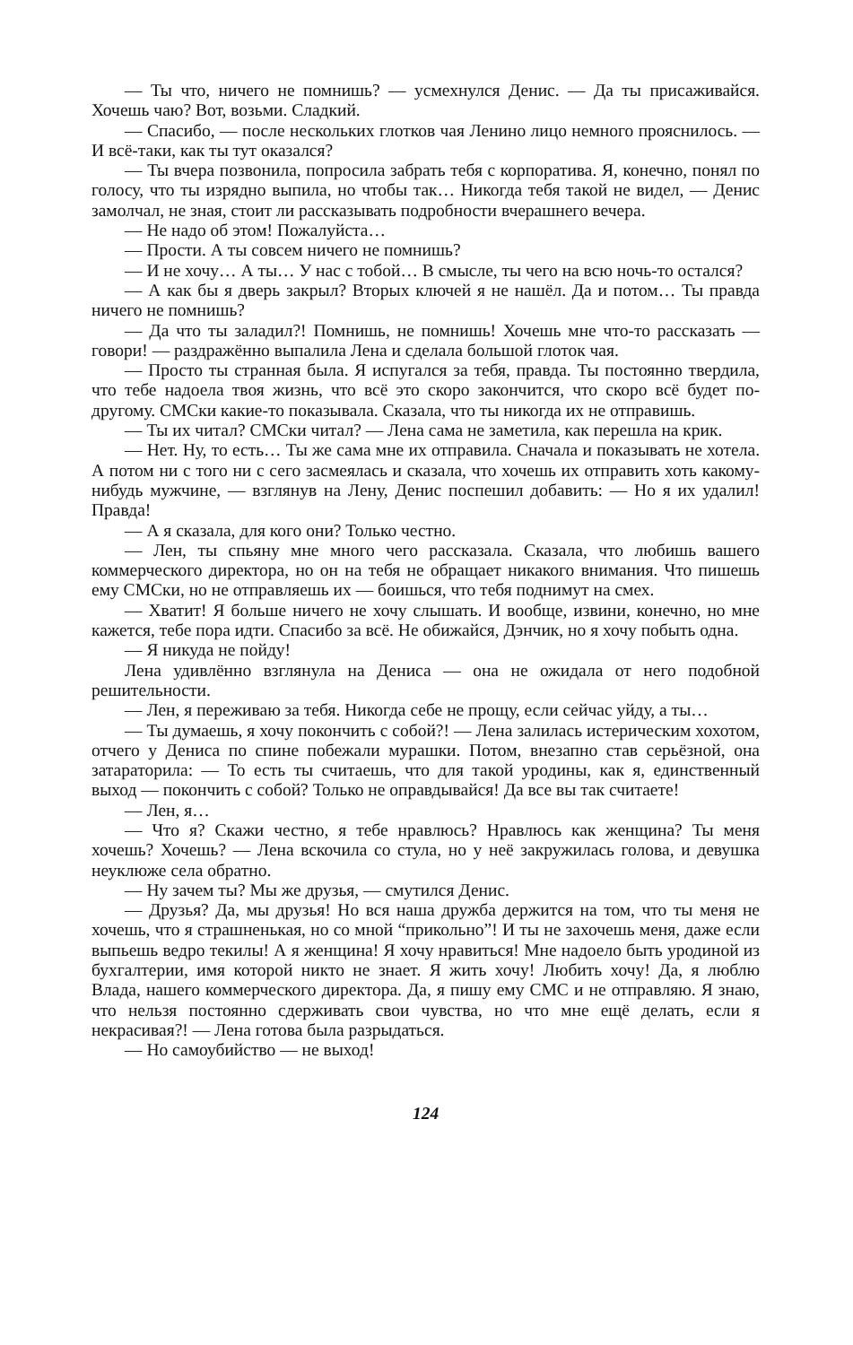— Ты что, ничего не помнишь? — усмехнулся Денис. — Да ты присаживайся. Хочешь чаю? Вот, возьми. Сладкий.
— Спасибо, — после нескольких глотков чая Ленино лицо немного прояснилось. — И всё-таки, как ты тут оказался?
— Ты вчера позвонила, попросила забрать тебя с корпоратива. Я, конечно, понял по голосу, что ты изрядно выпила, но чтобы так… Никогда тебя такой не видел, — Денис замолчал, не зная, стоит ли рассказывать подробности вчерашнего вечера.
— Не надо об этом! Пожалуйста…
— Прости. А ты совсем ничего не помнишь?
— И не хочу… А ты… У нас с тобой… В смысле, ты чего на всю ночь-то остался?
— А как бы я дверь закрыл? Вторых ключей я не нашёл. Да и потом… Ты правда ничего не помнишь?
— Да что ты заладил?! Помнишь, не помнишь! Хочешь мне что-то рассказать — говори! — раздражённо выпалила Лена и сделала большой глоток чая.
— Просто ты странная была. Я испугался за тебя, правда. Ты постоянно твердила, что тебе надоела твоя жизнь, что всё это скоро закончится, что скоро всё будет по-другому. СМСки какие-то показывала. Сказала, что ты никогда их не отправишь.
— Ты их читал? СМСки читал? — Лена сама не заметила, как перешла на крик.
— Нет. Ну, то есть… Ты же сама мне их отправила. Сначала и показывать не хотела. А потом ни с того ни с сего засмеялась и сказала, что хочешь их отправить хоть какому-нибудь мужчине, — взглянув на Лену, Денис поспешил добавить: — Но я их удалил! Правда!
— А я сказала, для кого они? Только честно.
— Лен, ты спьяну мне много чего рассказала. Сказала, что любишь вашего коммерческого директора, но он на тебя не обращает никакого внимания. Что пишешь ему СМСки, но не отправляешь их — боишься, что тебя поднимут на смех.
— Хватит! Я больше ничего не хочу слышать. И вообще, извини, конечно, но мне кажется, тебе пора идти. Спасибо за всё. Не обижайся, Дэнчик, но я хочу побыть одна.
— Я никуда не пойду!
Лена удивлённо взглянула на Дениса — она не ожидала от него подобной решительности.
— Лен, я переживаю за тебя. Никогда себе не прощу, если сейчас уйду, а ты…
— Ты думаешь, я хочу покончить с собой?! — Лена залилась истерическим хохотом, отчего у Дениса по спине побежали мурашки. Потом, внезапно став серьёзной, она затараторила: — То есть ты считаешь, что для такой уродины, как я, единственный выход — покончить с собой? Только не оправдывайся! Да все вы так считаете!
— Лен, я…
— Что я? Скажи честно, я тебе нравлюсь? Нравлюсь как женщина? Ты меня хочешь? Хочешь? — Лена вскочила со стула, но у неё закружилась голова, и девушка неуклюже села обратно.
— Ну зачем ты? Мы же друзья, — смутился Денис.
— Друзья? Да, мы друзья! Но вся наша дружба держится на том, что ты меня не хочешь, что я страшненькая, но со мной “прикольно”! И ты не захочешь меня, даже если выпьешь ведро текилы! А я женщина! Я хочу нравиться! Мне надоело быть уродиной из бухгалтерии, имя которой никто не знает. Я жить хочу! Любить хочу! Да, я люблю Влада, нашего коммерческого директора. Да, я пишу ему СМС и не отправляю. Я знаю, что нельзя постоянно сдерживать свои чувства, но что мне ещё делать, если я некрасивая?! — Лена готова была разрыдаться.
— Но самоубийство — не выход!
124